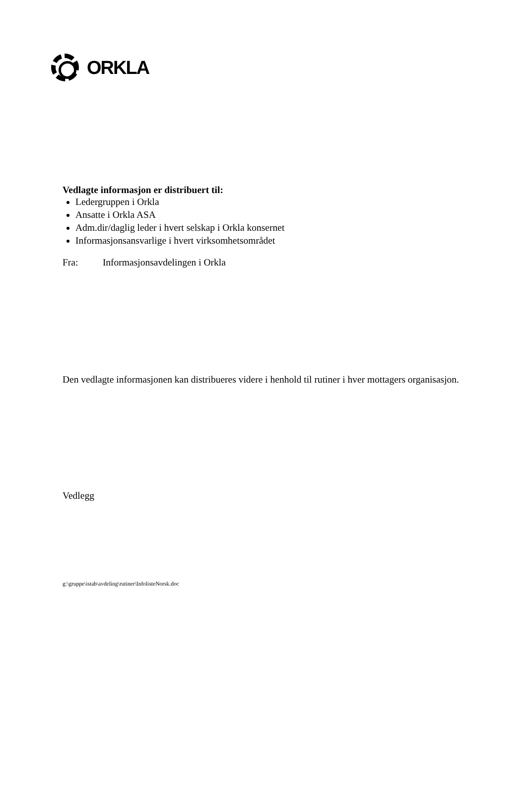ORKLA
Vedlagte informasjon er distribuert til:
Ledergruppen i Orkla
Ansatte i Orkla ASA
Adm.dir/daglig leder i hvert selskap i Orkla konsernet
Informasjonsansvarlige i hvert virksomhetsområdet
Fra: Informasjonsavdelingen i Orkla
Den vedlagte informasjonen kan distribueres videre i henhold til rutiner i hver mottagers organisasjon.
Vedlegg
g:\gruppe\istab\avdeling\rutiner\InfolisteNorsk.doc